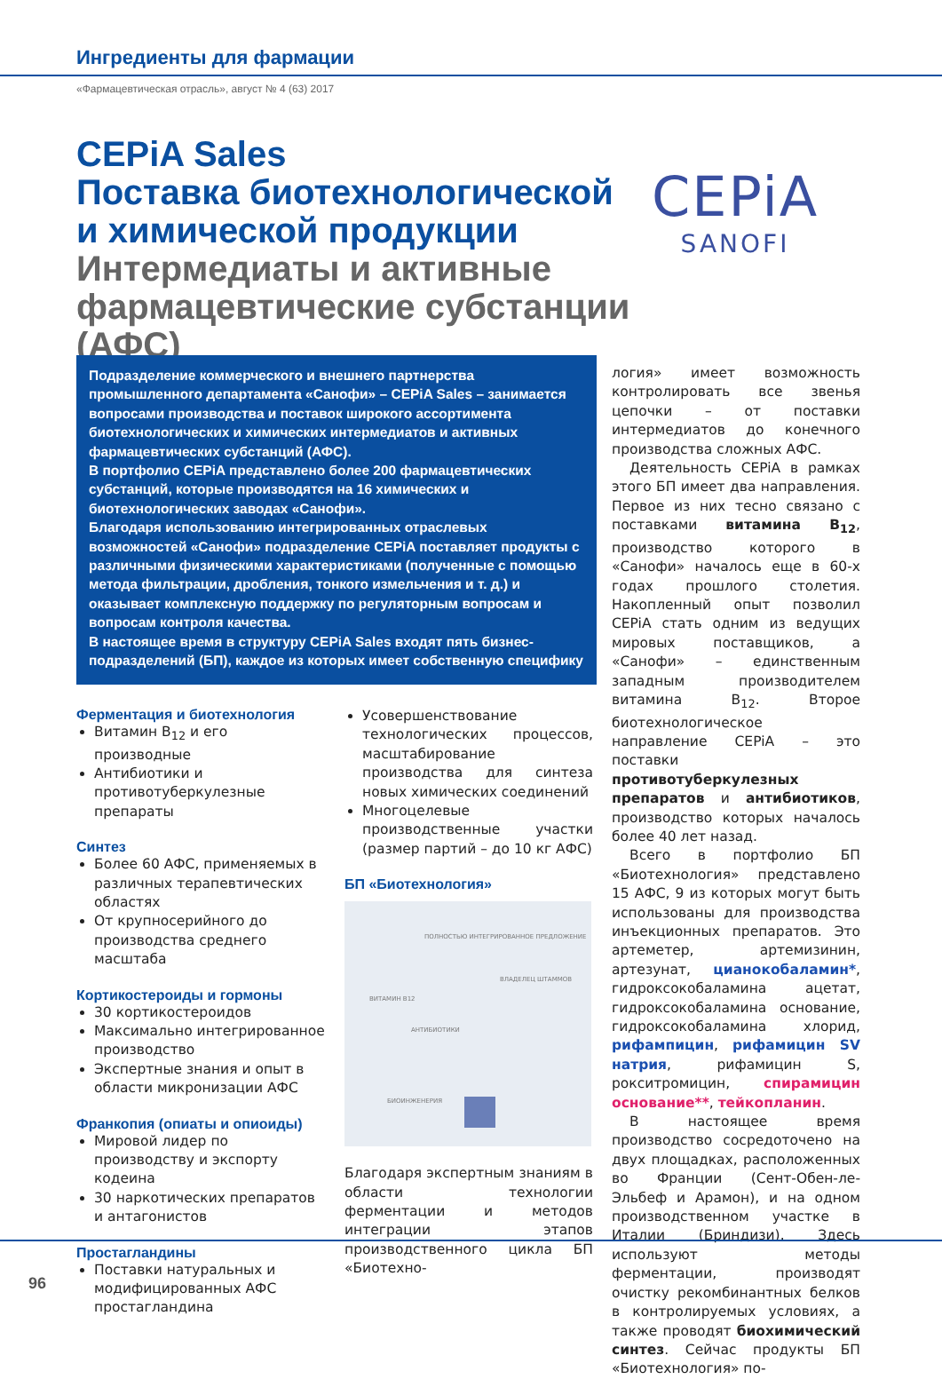Ингредиенты для фармации
«Фармацевтическая отрасль», август № 4 (63) 2017
CEPiA Sales
Поставка биотехнологической
и химической продукции
Интермедиаты и активные фармацевтические субстанции (АФС)
CEPiA
SANOFI
Подразделение коммерческого и внешнего партнерства промышленного департамента «Санофи» – CEPiA Sales – занимается вопросами производства и поставок широкого ассортимента биотехнологических и химических интермедиатов и активных фармацевтических субстанций (АФС).
В портфолио CEPiA представлено более 200 фармацевтических субстанций, которые производятся на 16 химических и биотехнологических заводах «Санофи».
Благодаря использованию интегрированных отраслевых возможностей «Санофи» подразделение CEPiA поставляет продукты с различными физическими характеристиками (полученные с помощью метода фильтрации, дробления, тонкого измельчения и т. д.) и оказывает комплексную поддержку по регуляторным вопросам и вопросам контроля качества.
В настоящее время в структуру CEPiA Sales входят пять бизнес-подразделений (БП), каждое из которых имеет собственную специфику
Ферментация и биотехнология
Витамин B<sub>12</sub> и его производные
Антибиотики и противотуберкулезные препараты
Синтез
Более 60 АФС, применяемых в различных терапевтических областях
От крупносерийного до производства среднего масштаба
Кортикостероиды и гормоны
30 кортикостероидов
Максимально интегрированное производство
Экспертные знания и опыт в области микронизации АФС
Франкопия (опиаты и опиоиды)
Мировой лидер по производству и экспорту кодеина
30 наркотических препаратов и антагонистов
Простагландины
Поставки натуральных и модифицированных АФС простагландина
Усовершенствование технологических процессов, масштабирование производства для синтеза новых химических соединений
Многоцелевые производственные участки (размер партий – до 10 кг АФС)
БП «Биотехнология»
ПОЛНОСТЬЮ ИНТЕГРИРОВАННОЕ ПРЕДЛОЖЕНИЕ
ВЛАДЕЛЕЦ ШТАММОВ
ВИТАМИН B12
АНТИБИОТИКИ
БИОИНЖЕНЕРИЯ
Благодаря экспертным знаниям в области технологии ферментации и методов интеграции этапов производственного цикла БП «Биотехно-
логия» имеет возможность контролировать все звенья цепочки – от поставки интермедиатов до конечного производства сложных АФС.
Деятельность CEPiA в рамках этого БП имеет два направления. Первое из них тесно связано с поставками витамина B<sub>12</sub>, производство которого в «Санофи» началось еще в 60-х годах прошлого столетия. Накопленный опыт позволил CEPiA стать одним из ведущих мировых поставщиков, а «Санофи» – единственным западным производителем витамина B<sub>12</sub>. Второе биотехнологическое направление CEPiA – это поставки противотуберкулезных препаратов и антибиотиков, производство которых началось более 40 лет назад.
Всего в портфолио БП «Биотехнология» представлено 15 АФС, 9 из которых могут быть использованы для производства инъекционных препаратов. Это артеметер, артемизинин, артезунат, цианокобаламин*, гидроксокобаламина ацетат, гидроксокобаламина основание, гидроксокобаламина хлорид, рифампицин, рифамицин SV натрия, рифамицин S, рокситромицин, спирамицин основание**, тейкопланин.
В настоящее время производство сосредоточено на двух площадках, расположенных во Франции (Сент-Обен-ле-Эльбеф и Арамон), и на одном производственном участке в Италии (Бриндизи). Здесь используют методы ферментации, производят очистку рекомбинантных белков в контролируемых условиях, а также проводят биохимический синтез. Сейчас продукты БП «Биотехнология» по-
96